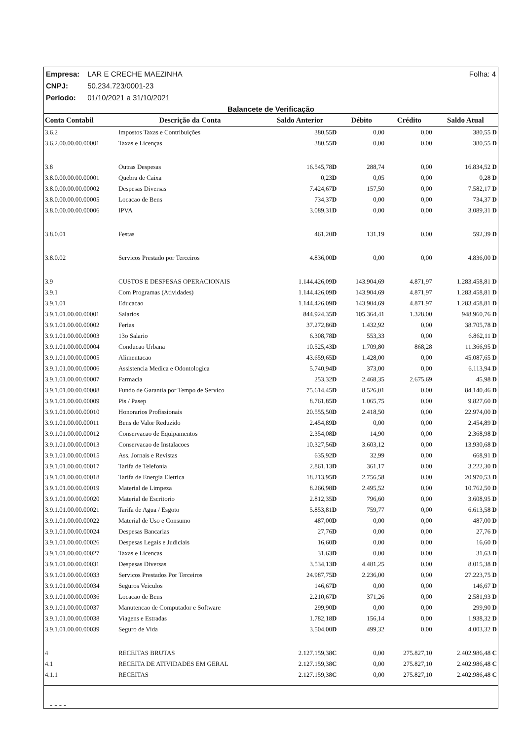Folha: 4 Empresa: LAR E CRECHE MAEZINHA
CNPJ: 50.234.723/0001-23
Período: 01/10/2021 a 31/10/2021
Balancete de Verificação
| Conta Contabil | Descrição da Conta | Saldo Anterior | Débito | Crédito | Saldo Atual |
| --- | --- | --- | --- | --- | --- |
| 3.6.2 | Impostos Taxas e Contribuições | 380,55 D | 0,00 | 0,00 | 380,55 D |
| 3.6.2.00.00.00.00001 | Taxas e Licenças | 380,55 D | 0,00 | 0,00 | 380,55 D |
| 3.8 | Outras Despesas | 16.545,78 D | 288,74 | 0,00 | 16.834,52 D |
| 3.8.0.00.00.00.00001 | Quebra de Caixa | 0,23 D | 0,05 | 0,00 | 0,28 D |
| 3.8.0.00.00.00.00002 | Despesas Diversas | 7.424,67 D | 157,50 | 0,00 | 7.582,17 D |
| 3.8.0.00.00.00.00005 | Locacao de Bens | 734,37 D | 0,00 | 0,00 | 734,37 D |
| 3.8.0.00.00.00.00006 | IPVA | 3.089,31 D | 0,00 | 0,00 | 3.089,31 D |
| 3.8.0.01 | Festas | 461,20 D | 131,19 | 0,00 | 592,39 D |
| 3.8.0.02 | Servicos Prestado por Terceiros | 4.836,00 D | 0,00 | 0,00 | 4.836,00 D |
| 3.9 | CUSTOS E DESPESAS OPERACIONAIS | 1.144.426,09 D | 143.904,69 | 4.871,97 | 1.283.458,81 D |
| 3.9.1 | Com Programas (Atividades) | 1.144.426,09 D | 143.904,69 | 4.871,97 | 1.283.458,81 D |
| 3.9.1.01 | Educacao | 1.144.426,09 D | 143.904,69 | 4.871,97 | 1.283.458,81 D |
| 3.9.1.01.00.00.00001 | Salarios | 844.924,35 D | 105.364,41 | 1.328,00 | 948.960,76 D |
| 3.9.1.01.00.00.00002 | Ferias | 37.272,86 D | 1.432,92 | 0,00 | 38.705,78 D |
| 3.9.1.01.00.00.00003 | 13o Salario | 6.308,78 D | 553,33 | 0,00 | 6.862,11 D |
| 3.9.1.01.00.00.00004 | Conducao Urbana | 10.525,43 D | 1.709,80 | 868,28 | 11.366,95 D |
| 3.9.1.01.00.00.00005 | Alimentacao | 43.659,65 D | 1.428,00 | 0,00 | 45.087,65 D |
| 3.9.1.01.00.00.00006 | Assistencia Medica e Odontologica | 5.740,94 D | 373,00 | 0,00 | 6.113,94 D |
| 3.9.1.01.00.00.00007 | Farmacia | 253,32 D | 2.468,35 | 2.675,69 | 45,98 D |
| 3.9.1.01.00.00.00008 | Fundo de Garantia por Tempo de Servico | 75.614,45 D | 8.526,01 | 0,00 | 84.140,46 D |
| 3.9.1.01.00.00.00009 | Pis / Pasep | 8.761,85 D | 1.065,75 | 0,00 | 9.827,60 D |
| 3.9.1.01.00.00.00010 | Honorarios Profissionais | 20.555,50 D | 2.418,50 | 0,00 | 22.974,00 D |
| 3.9.1.01.00.00.00011 | Bens de Valor Reduzido | 2.454,89 D | 0,00 | 0,00 | 2.454,89 D |
| 3.9.1.01.00.00.00012 | Conservacao de Equipamentos | 2.354,08 D | 14,90 | 0,00 | 2.368,98 D |
| 3.9.1.01.00.00.00013 | Conservacao de Instalacoes | 10.327,56 D | 3.603,12 | 0,00 | 13.930,68 D |
| 3.9.1.01.00.00.00015 | Ass. Jornais e Revistas | 635,92 D | 32,99 | 0,00 | 668,91 D |
| 3.9.1.01.00.00.00017 | Tarifa de Telefonia | 2.861,13 D | 361,17 | 0,00 | 3.222,30 D |
| 3.9.1.01.00.00.00018 | Tarifa de Energia Eletrica | 18.213,95 D | 2.756,58 | 0,00 | 20.970,53 D |
| 3.9.1.01.00.00.00019 | Material de Limpeza | 8.266,98 D | 2.495,52 | 0,00 | 10.762,50 D |
| 3.9.1.01.00.00.00020 | Material de Escritorio | 2.812,35 D | 796,60 | 0,00 | 3.608,95 D |
| 3.9.1.01.00.00.00021 | Tarifa de Agua / Esgoto | 5.853,81 D | 759,77 | 0,00 | 6.613,58 D |
| 3.9.1.01.00.00.00022 | Material de Uso e Consumo | 487,00 D | 0,00 | 0,00 | 487,00 D |
| 3.9.1.01.00.00.00024 | Despesas Bancarias | 27,76 D | 0,00 | 0,00 | 27,76 D |
| 3.9.1.01.00.00.00026 | Despesas Legais e Judiciais | 16,60 D | 0,00 | 0,00 | 16,60 D |
| 3.9.1.01.00.00.00027 | Taxas e Licencas | 31,63 D | 0,00 | 0,00 | 31,63 D |
| 3.9.1.01.00.00.00031 | Despesas Diversas | 3.534,13 D | 4.481,25 | 0,00 | 8.015,38 D |
| 3.9.1.01.00.00.00033 | Servicos Prestados Por Terceiros | 24.987,75 D | 2.236,00 | 0,00 | 27.223,75 D |
| 3.9.1.01.00.00.00034 | Seguros Veiculos | 146,67 D | 0,00 | 0,00 | 146,67 D |
| 3.9.1.01.00.00.00036 | Locacao de Bens | 2.210,67 D | 371,26 | 0,00 | 2.581,93 D |
| 3.9.1.01.00.00.00037 | Manutencao de Computador e Software | 299,90 D | 0,00 | 0,00 | 299,90 D |
| 3.9.1.01.00.00.00038 | Viagens e Estradas | 1.782,18 D | 156,14 | 0,00 | 1.938,32 D |
| 3.9.1.01.00.00.00039 | Seguro de Vida | 3.504,00 D | 499,32 | 0,00 | 4.003,32 D |
| 4 | RECEITAS BRUTAS | 2.127.159,38 C | 0,00 | 275.827,10 | 2.402.986,48 C |
| 4.1 | RECEITA DE ATIVIDADES EM GERAL | 2.127.159,38 C | 0,00 | 275.827,10 | 2.402.986,48 C |
| 4.1.1 | RECEITAS | 2.127.159,38 C | 0,00 | 275.827,10 | 2.402.986,48 C |
- - - -